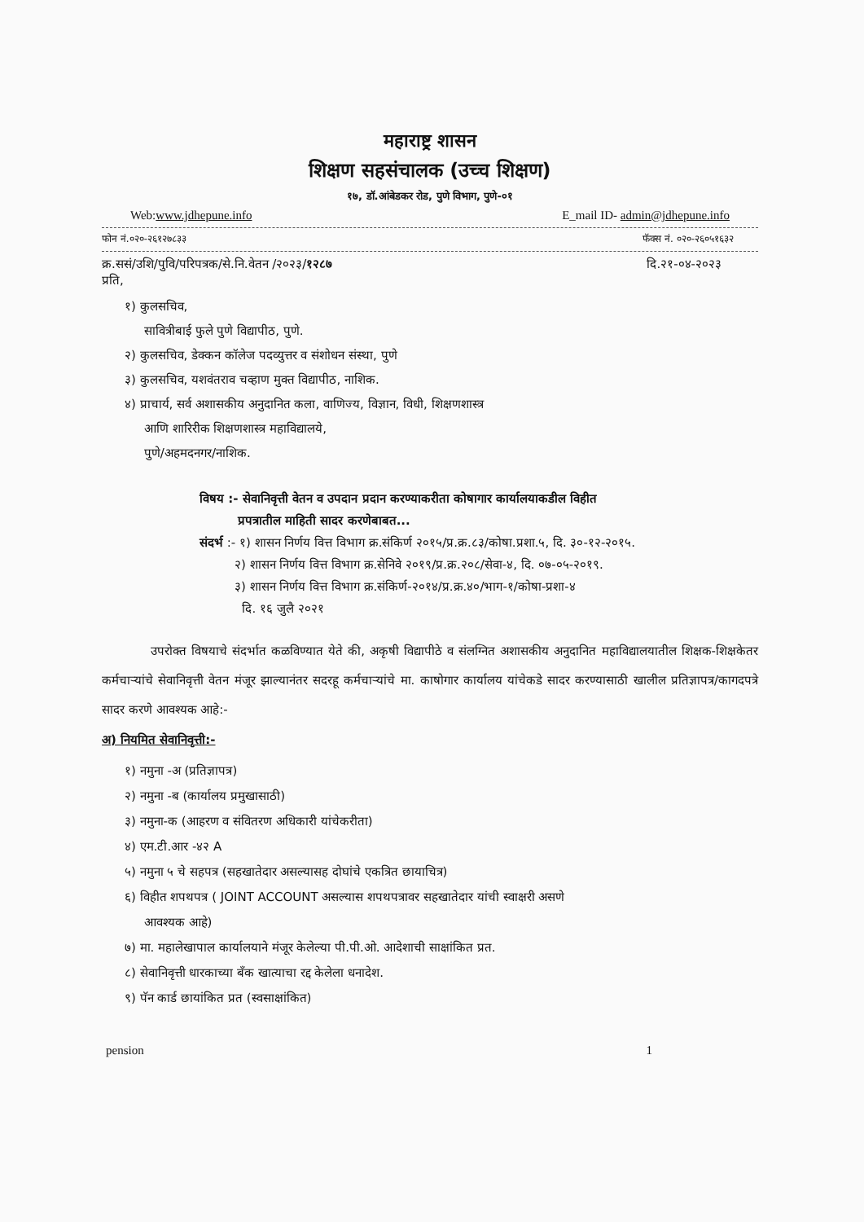महाराष्ट्र शासन
शिक्षण सहसंचालक (उच्च शिक्षण)
१७, डॉ.आंबेडकर रोड, पुणे विभाग, पुणे-०१
Web:www.jdhepune.info E_mail ID- admin@jdhepune.info
फोन नं.०२०-२६१२७८३३ फॅक्स नं. ०२०-२६०५१६३२
क्र.ससं/उशि/पुवि/परिपत्रक/से.नि.वेतन /२०२३/१२८७ दि.२१-०४-२०२३
प्रति,
१) कुलसचिव,
सावित्रीबाई फुले पुणे विद्यापीठ, पुणे.
२) कुलसचिव, डेक्कन कॉलेज पदव्युत्तर व संशोधन संस्था, पुणे
३) कुलसचिव, यशवंतराव चव्हाण मुक्त विद्यापीठ, नाशिक.
४) प्राचार्य, सर्व अशासकीय अनुदानित कला, वाणिज्य, विज्ञान, विधी, शिक्षणशास्त्र
आणि शारिरीक शिक्षणशास्त्र महाविद्यालये,
पुणे/अहमदनगर/नाशिक.
विषय :- सेवानिवृत्ती वेतन व उपदान प्रदान करण्याकरीता कोषागार कार्यालयाकडील विहीत
प्रपत्रातील माहिती सादर करणेबाबत...
संदर्भ :- १) शासन निर्णय वित्त विभाग क्र.संकिर्ण २०१५/प्र.क्र.८३/कोषा.प्रशा.५, दि. ३०-१२-२०१५.
२) शासन निर्णय वित्त विभाग क्र.सेनिवे २०१९/प्र.क्र.२०८/सेवा-४, दि. ०७-०५-२०१९.
३) शासन निर्णय वित्त विभाग क्र.संकिर्ण-२०१४/प्र.क्र.४०/भाग-१/कोषा-प्रशा-४
दि. १६ जुलै २०२१
उपरोक्त विषयाचे संदर्भात कळविण्यात येते की, अकृषी विद्यापीठे व संलग्नित अशासकीय अनुदानित महाविद्यालयातील शिक्षक-शिक्षकेतर कर्मचाऱ्यांचे सेवानिवृत्ती वेतन मंजूर झाल्यानंतर सदरहू कर्मचाऱ्यांचे मा. काषोगार कार्यालय यांचेकडे सादर करण्यासाठी खालील प्रतिज्ञापत्र/कागदपत्रे सादर करणे आवश्यक आहे:-
अ) नियमित सेवानिवृत्ती:-
१) नमुना -अ (प्रतिज्ञापत्र)
२) नमुना -ब (कार्यालय प्रमुखासाठी)
३) नमुना-क (आहरण व संवितरण अधिकारी यांचेकरीता)
४) एम.टी.आर -४२ A
५) नमुना ५ चे सहपत्र (सहखातेदार असल्यासह दोघांचे एकत्रित छायाचित्र)
६) विहीत शपथपत्र ( JOINT ACCOUNT असल्यास शपथपत्रावर सहखातेदार यांची स्वाक्षरी असणे
आवश्यक आहे)
७) मा. महालेखापाल कार्यालयाने मंजूर केलेल्या पी.पी.ओ. आदेशाची साक्षांकित प्रत.
८) सेवानिवृत्ती धारकाच्या बँक खात्याचा रद्द केलेला धनादेश.
९) पॅन कार्ड छायांकित प्रत (स्वसाक्षांकित)
pension 1